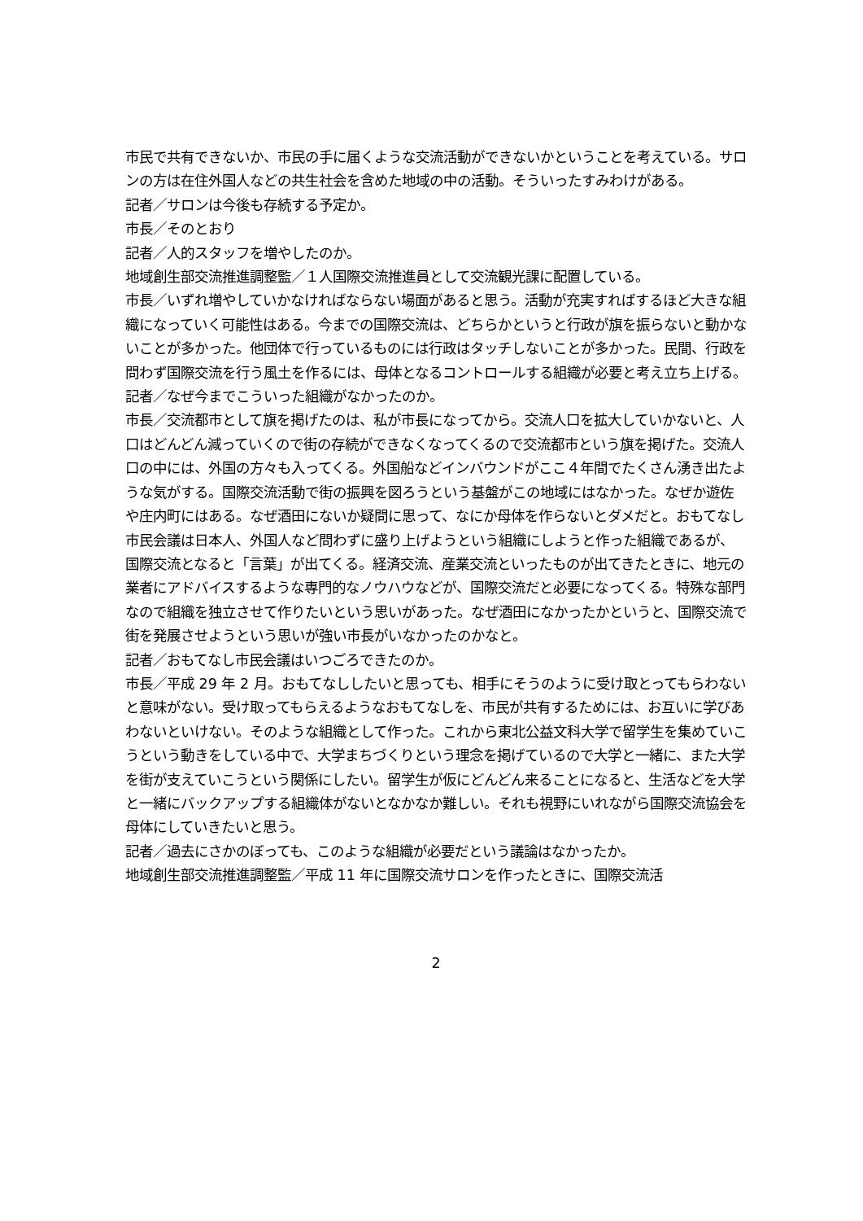市民で共有できないか、市民の手に届くような交流活動ができないかということを考えている。サロンの方は在住外国人などの共生社会を含めた地域の中の活動。そういったすみわけがある。
記者／サロンは今後も存続する予定か。
市長／そのとおり
記者／人的スタッフを増やしたのか。
地域創生部交流推進調整監／１人国際交流推進員として交流観光課に配置している。
市長／いずれ増やしていかなければならない場面があると思う。活動が充実すればするほど大きな組織になっていく可能性はある。今までの国際交流は、どちらかというと行政が旗を振らないと動かないことが多かった。他団体で行っているものには行政はタッチしないことが多かった。民間、行政を問わず国際交流を行う風土を作るには、母体となるコントロールする組織が必要と考え立ち上げる。
記者／なぜ今までこういった組織がなかったのか。
市長／交流都市として旗を掲げたのは、私が市長になってから。交流人口を拡大していかないと、人口はどんどん減っていくので街の存続ができなくなってくるので交流都市という旗を掲げた。交流人口の中には、外国の方々も入ってくる。外国船などインバウンドがここ４年間でたくさん湧き出たような気がする。国際交流活動で街の振興を図ろうという基盤がこの地域にはなかった。なぜか遊佐や庄内町にはある。なぜ酒田にないか疑問に思って、なにか母体を作らないとダメだと。おもてなし市民会議は日本人、外国人など問わずに盛り上げようという組織にしようと作った組織であるが、国際交流となると「言葉」が出てくる。経済交流、産業交流といったものが出てきたときに、地元の業者にアドバイスするような専門的なノウハウなどが、国際交流だと必要になってくる。特殊な部門なので組織を独立させて作りたいという思いがあった。なぜ酒田になかったかというと、国際交流で街を発展させようという思いが強い市長がいなかったのかなと。
記者／おもてなし市民会議はいつごろできたのか。
市長／平成 29 年 2 月。おもてなししたいと思っても、相手にそうのように受け取とってもらわないと意味がない。受け取ってもらえるようなおもてなしを、市民が共有するためには、お互いに学びあわないといけない。そのような組織として作った。これから東北公益文科大学で留学生を集めていこうという動きをしている中で、大学まちづくりという理念を掲げているので大学と一緒に、また大学を街が支えていこうという関係にしたい。留学生が仮にどんどん来ることになると、生活などを大学と一緒にバックアップする組織体がないとなかなか難しい。それも視野にいれながら国際交流協会を母体にしていきたいと思う。
記者／過去にさかのぼっても、このような組織が必要だという議論はなかったか。
地域創生部交流推進調整監／平成 11 年に国際交流サロンを作ったときに、国際交流活
2